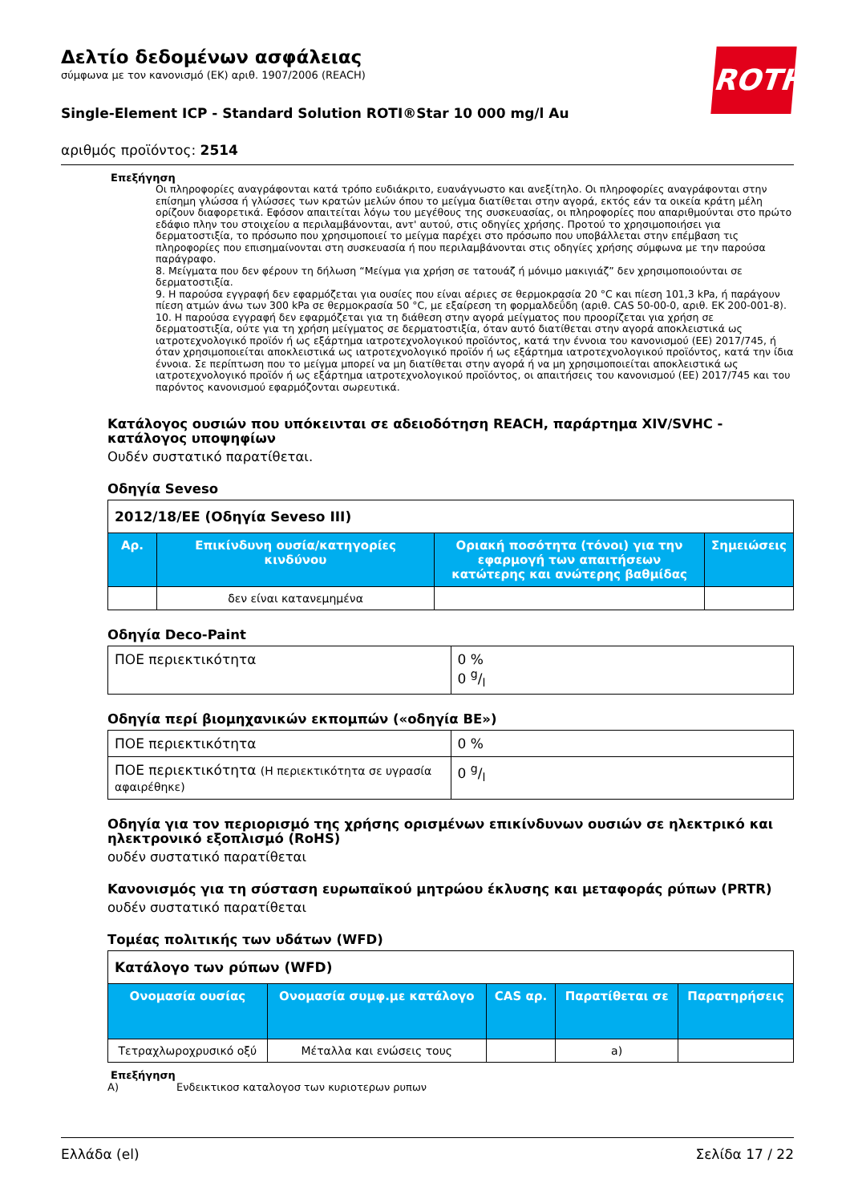ROTH
Δελτίο δεδομένων ασφάλειας
σύμφωνα με τον κανονισμό (ΕΚ) αριθ. 1907/2006 (REACH)
Single-Element ICP - Standard Solution ROTI®Star 10 000 mg/l Au
αριθμός προϊόντος: 2514
Επεξήγηση
Οι πληροφορίες αναγράφονται κατά τρόπο ευδιάκριτο, ευανάγνωστο και ανεξίτηλο. Οι πληροφορίες αναγράφονται στην επίσημη γλώσσα ή γλώσσες των κρατών μελών όπου το μείγμα διατίθεται στην αγορά, εκτός εάν τα οικεία κράτη μέλη ορίζουν διαφορετικά. Εφόσον απαιτείται λόγω του μεγέθους της συσκευασίας, οι πληροφορίες που απαριθμούνται στο πρώτο εδάφιο πλην του στοιχείου α περιλαμβάνονται, αντ' αυτού, στις οδηγίες χρήσης. Προτού το χρησιμοποιήσει για δερματοστιξία, το πρόσωπο που χρησιμοποιεί το μείγμα παρέχει στο πρόσωπο που υποβάλλεται στην επέμβαση τις πληροφορίες που επισημαίνονται στη συσκευασία ή που περιλαμβάνονται στις οδηγίες χρήσης σύμφωνα με την παρούσα παράγραφο.
8. Μείγματα που δεν φέρουν τη δήλωση “Μείγμα για χρήση σε τατουάζ ή μόνιμο μακιγιάζ” δεν χρησιμοποιούνται σε δερματοστιξία.
9. Η παρούσα εγγραφή δεν εφαρμόζεται για ουσίες που είναι αέριες σε θερμοκρασία 20 °C και πίεση 101,3 kPa, ή παράγουν πίεση ατμών άνω των 300 kPa σε θερμοκρασία 50 °C, με εξαίρεση τη φορμαλδεΰδη (αριθ. CAS 50-00-0, αριθ. ΕΚ 200-001-8).
10. Η παρούσα εγγραφή δεν εφαρμόζεται για τη διάθεση στην αγορά μείγματος που προορίζεται για χρήση σε δερματοστιξία, ούτε για τη χρήση μείγματος σε δερματοστιξία, όταν αυτό διατίθεται στην αγορά αποκλειστικά ως ιατροτεχνολογικό προϊόν ή ως εξάρτημα ιατροτεχνολογικού προϊόντος, κατά την έννοια του κανονισμού (ΕΕ) 2017/745, ή όταν χρησιμοποιείται αποκλειστικά ως ιατροτεχνολογικό προϊόν ή ως εξάρτημα ιατροτεχνολογικού προϊόντος, κατά την ίδια έννοια. Σε περίπτωση που το μείγμα μπορεί να μη διατίθεται στην αγορά ή να μη χρησιμοποιείται αποκλειστικά ως ιατροτεχνολογικό προϊόν ή ως εξάρτημα ιατροτεχνολογικού προϊόντος, οι απαιτήσεις του κανονισμού (ΕΕ) 2017/745 και του παρόντος κανονισμού εφαρμόζονται σωρευτικά.
Κατάλογος ουσιών που υπόκεινται σε αδειοδότηση REACH, παράρτημα XIV/SVHC - κατάλογος υποψηφίων
Ουδέν συστατικό παρατίθεται.
Οδηγία Seveso
| 2012/18/ΕΕ (Οδηγία Seveso III) | | | |
| Αρ. | Επικίνδυνη ουσία/κατηγορίες κινδύνου | Οριακή ποσότητα (τόνοι) για την εφαρμογή των απαιτήσεων κατώτερης και ανώτερης βαθμίδας | Σημειώσεις |
| | δεν είναι κατανεμημένα | | |
Οδηγία Deco-Paint
| ΠΟΕ περιεκτικότητα | 0 % 0 g/l |
Οδηγία περί βιομηχανικών εκπομπών («οδηγία ΒΕ»)
| ΠΟΕ περιεκτικότητα | 0 % |
| ΠΟΕ περιεκτικότητα (Η περιεκτικότητα σε υγρασία αφαιρέθηκε) | 0 g/l |
Οδηγία για τον περιορισμό της χρήσης ορισμένων επικίνδυνων ουσιών σε ηλεκτρικό και ηλεκτρονικό εξοπλισμό (RoHS)
ουδέν συστατικό παρατίθεται
Κανονισμός για τη σύσταση ευρωπαϊκού μητρώου έκλυσης και μεταφοράς ρύπων (PRTR)
ουδέν συστατικό παρατίθεται
Τομέας πολιτικής των υδάτων (WFD)
| Κατάλογο των ρύπων (WFD) | | | | |
| Ονομασία ουσίας | Ονομασία συμφ.με κατάλογο | CAS αρ. | Παρατίθεται σε | Παρατηρήσεις |
| Τετραχλωροχρυσικό οξύ | Μέταλλα και ενώσεις τους | | a) | |
Επεξήγηση
A) Ενδεικτικοσ καταλογοσ των κυριοτερων ρυπων
Ελλάδα (el) Σελίδα 17 / 22